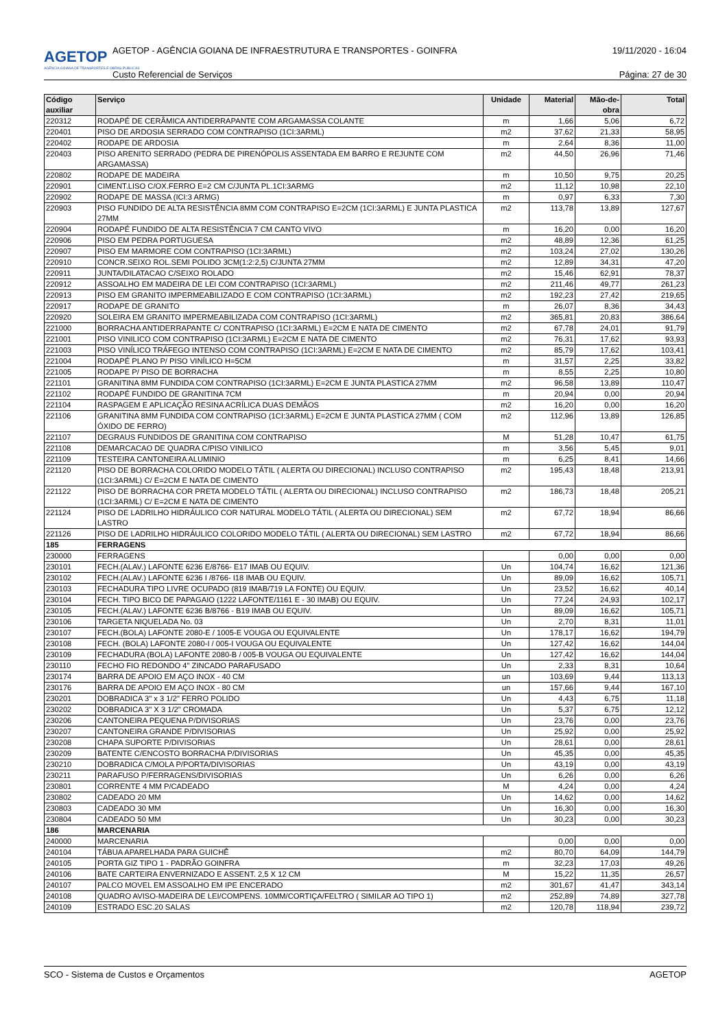AGETOP
AGÊNCIA GOIANA DE TRANSPORTES E OBRAS PÚBLICAS
AGETOP - AGÊNCIA GOIANA DE INFRAESTRUTURA E TRANSPORTES - GOINFRA 19/11/2020 - 16:04
Custo Referencial de Serviços Página: 27 de 30
| Código auxiliar | Serviço | Unidade | Material | Mão-de-obra | Total |
| --- | --- | --- | --- | --- | --- |
| 220312 | RODAPÉ DE CERÂMICA ANTIDERRAPANTE COM ARGAMASSA COLANTE | m | 1,66 | 5,06 | 6,72 |
| 220401 | PISO DE ARDOSIA SERRADO COM CONTRAPISO (1CI:3ARML) | m2 | 37,62 | 21,33 | 58,95 |
| 220402 | RODAPE DE ARDOSIA | m | 2,64 | 8,36 | 11,00 |
| 220403 | PISO ARENITO SERRADO (PEDRA DE PIRENÓPOLIS ASSENTADA EM BARRO E REJUNTE COM ARGAMASSA) | m2 | 44,50 | 26,96 | 71,46 |
| 220802 | RODAPE DE MADEIRA | m | 10,50 | 9,75 | 20,25 |
| 220901 | CIMENT.LISO C/OX.FERRO E=2 CM C/JUNTA PL.1CI:3ARMG | m2 | 11,12 | 10,98 | 22,10 |
| 220902 | RODAPE DE MASSA (ICI:3 ARMG) | m | 0,97 | 6,33 | 7,30 |
| 220903 | PISO FUNDIDO DE ALTA RESISTÊNCIA 8MM COM CONTRAPISO E=2CM (1CI:3ARML) E JUNTA PLASTICA 27MM | m2 | 113,78 | 13,89 | 127,67 |
| 220904 | RODAPÉ FUNDIDO DE ALTA RESISTÊNCIA 7 CM CANTO VIVO | m | 16,20 | 0,00 | 16,20 |
| 220906 | PISO EM PEDRA PORTUGUESA | m2 | 48,89 | 12,36 | 61,25 |
| 220907 | PISO EM MARMORE COM CONTRAPISO (1CI:3ARML) | m2 | 103,24 | 27,02 | 130,26 |
| 220910 | CONCR.SEIXO ROL.SEMI POLIDO 3CM(1:2:2,5) C/JUNTA 27MM | m2 | 12,89 | 34,31 | 47,20 |
| 220911 | JUNTA/DILATACAO C/SEIXO ROLADO | m2 | 15,46 | 62,91 | 78,37 |
| 220912 | ASSOALHO EM MADEIRA DE LEI COM CONTRAPISO (1CI:3ARML) | m2 | 211,46 | 49,77 | 261,23 |
| 220913 | PISO EM GRANITO IMPERMEABILIZADO E COM CONTRAPISO (1CI:3ARML) | m2 | 192,23 | 27,42 | 219,65 |
| 220917 | RODAPE DE GRANITO | m | 26,07 | 8,36 | 34,43 |
| 220920 | SOLEIRA EM GRANITO IMPERMEABILIZADA COM CONTRAPISO (1CI:3ARML) | m2 | 365,81 | 20,83 | 386,64 |
| 221000 | BORRACHA ANTIDERRAPANTE C/ CONTRAPISO (1CI:3ARML) E=2CM E NATA DE CIMENTO | m2 | 67,78 | 24,01 | 91,79 |
| 221001 | PISO VINILICO COM CONTRAPISO (1CI:3ARML) E=2CM E NATA DE CIMENTO | m2 | 76,31 | 17,62 | 93,93 |
| 221003 | PISO VINÍLICO TRÁFEGO INTENSO COM CONTRAPISO (1CI:3ARML) E=2CM E NATA DE CIMENTO | m2 | 85,79 | 17,62 | 103,41 |
| 221004 | RODAPÉ PLANO P/ PISO VINÍLICO H=5CM | m | 31,57 | 2,25 | 33,82 |
| 221005 | RODAPE P/ PISO DE BORRACHA | m | 8,55 | 2,25 | 10,80 |
| 221101 | GRANITINA 8MM FUNDIDA COM CONTRAPISO (1CI:3ARML) E=2CM E JUNTA PLASTICA 27MM | m2 | 96,58 | 13,89 | 110,47 |
| 221102 | RODAPÉ FUNDIDO DE GRANITINA 7CM | m | 20,94 | 0,00 | 20,94 |
| 221104 | RASPAGEM E APLICAÇÃO RESINA ACRÍLICA DUAS DEMÃOS | m2 | 16,20 | 0,00 | 16,20 |
| 221106 | GRANITINA 8MM FUNDIDA COM CONTRAPISO (1CI:3ARML) E=2CM E JUNTA PLASTICA 27MM ( COM ÓXIDO DE FERRO) | m2 | 112,96 | 13,89 | 126,85 |
| 221107 | DEGRAUS FUNDIDOS DE GRANITINA COM CONTRAPISO | M | 51,28 | 10,47 | 61,75 |
| 221108 | DEMARCACAO DE QUADRA C/PISO VINILICO | m | 3,56 | 5,45 | 9,01 |
| 221109 | TESTEIRA CANTONEIRA ALUMINIO | m | 6,25 | 8,41 | 14,66 |
| 221120 | PISO DE BORRACHA COLORIDO MODELO TÁTIL ( ALERTA OU DIRECIONAL) INCLUSO CONTRAPISO (1CI:3ARML) C/ E=2CM E NATA DE CIMENTO | m2 | 195,43 | 18,48 | 213,91 |
| 221122 | PISO DE BORRACHA COR PRETA MODELO TÁTIL ( ALERTA OU DIRECIONAL) INCLUSO CONTRAPISO (1CI:3ARML) C/ E=2CM E NATA DE CIMENTO | m2 | 186,73 | 18,48 | 205,21 |
| 221124 | PISO DE LADRILHO HIDRÁULICO COR NATURAL MODELO TÁTIL ( ALERTA OU DIRECIONAL) SEM LASTRO | m2 | 67,72 | 18,94 | 86,66 |
| 221126 | PISO DE LADRILHO HIDRÁULICO COLORIDO MODELO TÁTIL ( ALERTA OU DIRECIONAL) SEM LASTRO | m2 | 67,72 | 18,94 | 86,66 |
| 185 | FERRAGENS | | | | |
| 230000 | FERRAGENS | | 0,00 | 0,00 | 0,00 |
| 230101 | FECH.(ALAV.) LAFONTE 6236 E/8766- E17 IMAB OU EQUIV. | Un | 104,74 | 16,62 | 121,36 |
| 230102 | FECH.(ALAV.) LAFONTE 6236 I /8766- I18 IMAB OU EQUIV. | Un | 89,09 | 16,62 | 105,71 |
| 230103 | FECHADURA TIPO LIVRE OCUPADO (819 IMAB/719 LA FONTE) OU EQUIV. | Un | 23,52 | 16,62 | 40,14 |
| 230104 | FECH. TIPO BICO DE PAPAGAIO (1222 LAFONTE/1161 E - 30 IMAB) OU EQUIV. | Un | 77,24 | 24,93 | 102,17 |
| 230105 | FECH.(ALAV.) LAFONTE 6236 B/8766 - B19 IMAB OU EQUIV. | Un | 89,09 | 16,62 | 105,71 |
| 230106 | TARGETA NIQUELADA No. 03 | Un | 2,70 | 8,31 | 11,01 |
| 230107 | FECH.(BOLA) LAFONTE 2080-E / 1005-E VOUGA OU EQUIVALENTE | Un | 178,17 | 16,62 | 194,79 |
| 230108 | FECH. (BOLA) LAFONTE 2080-I / 005-I VOUGA OU EQUIVALENTE | Un | 127,42 | 16,62 | 144,04 |
| 230109 | FECHADURA (BOLA) LAFONTE 2080-B / 005-B VOUGA OU EQUIVALENTE | Un | 127,42 | 16,62 | 144,04 |
| 230110 | FECHO FIO REDONDO 4" ZINCADO PARAFUSADO | Un | 2,33 | 8,31 | 10,64 |
| 230174 | BARRA DE APOIO EM AÇO INOX - 40 CM | un | 103,69 | 9,44 | 113,13 |
| 230176 | BARRA DE APOIO EM AÇO INOX - 80 CM | un | 157,66 | 9,44 | 167,10 |
| 230201 | DOBRADICA 3" x 3 1/2" FERRO POLIDO | Un | 4,43 | 6,75 | 11,18 |
| 230202 | DOBRADICA 3" X 3 1/2" CROMADA | Un | 5,37 | 6,75 | 12,12 |
| 230206 | CANTONEIRA PEQUENA P/DIVISORIAS | Un | 23,76 | 0,00 | 23,76 |
| 230207 | CANTONEIRA GRANDE P/DIVISORIAS | Un | 25,92 | 0,00 | 25,92 |
| 230208 | CHAPA SUPORTE P/DIVISORIAS | Un | 28,61 | 0,00 | 28,61 |
| 230209 | BATENTE C/ENCOSTO BORRACHA P/DIVISORIAS | Un | 45,35 | 0,00 | 45,35 |
| 230210 | DOBRADICA C/MOLA P/PORTA/DIVISORIAS | Un | 43,19 | 0,00 | 43,19 |
| 230211 | PARAFUSO P/FERRAGENS/DIVISORIAS | Un | 6,26 | 0,00 | 6,26 |
| 230801 | CORRENTE 4 MM P/CADEADO | M | 4,24 | 0,00 | 4,24 |
| 230802 | CADEADO 20 MM | Un | 14,62 | 0,00 | 14,62 |
| 230803 | CADEADO 30 MM | Un | 16,30 | 0,00 | 16,30 |
| 230804 | CADEADO 50 MM | Un | 30,23 | 0,00 | 30,23 |
| 186 | MARCENARIA | | | | |
| 240000 | MARCENARIA | | 0,00 | 0,00 | 0,00 |
| 240104 | TÁBUA APARELHADA PARA GUICHÊ | m2 | 80,70 | 64,09 | 144,79 |
| 240105 | PORTA GIZ TIPO 1 - PADRÃO GOINFRA | m | 32,23 | 17,03 | 49,26 |
| 240106 | BATE CARTEIRA ENVERNIZADO E ASSENT. 2,5 X 12 CM | M | 15,22 | 11,35 | 26,57 |
| 240107 | PALCO MOVEL EM ASSOALHO EM IPE ENCERADO | m2 | 301,67 | 41,47 | 343,14 |
| 240108 | QUADRO AVISO-MADEIRA DE LEI/COMPENS. 10MM/CORTIÇA/FELTRO ( SIMILAR AO TIPO 1) | m2 | 252,89 | 74,89 | 327,78 |
| 240109 | ESTRADO ESC.20 SALAS | m2 | 120,78 | 118,94 | 239,72 |
SCO - Sistema de Custos e Orçamentos AGETOP